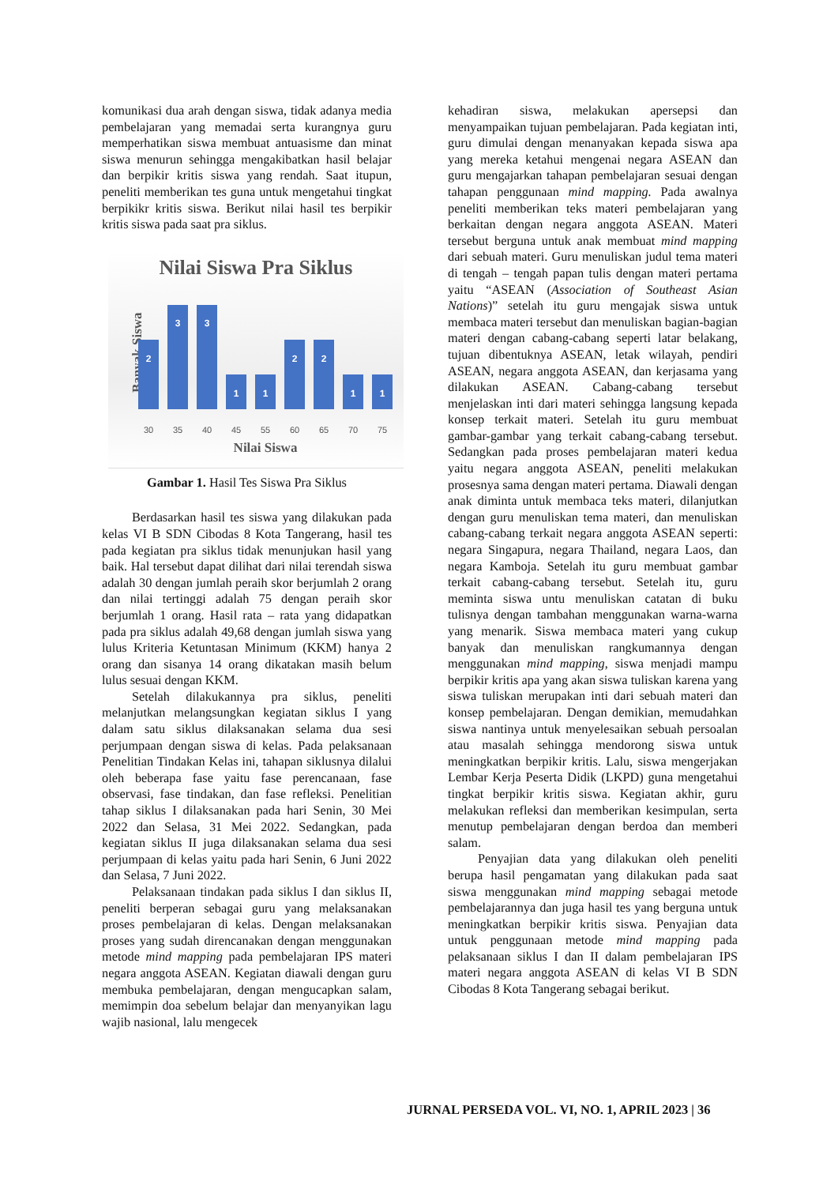komunikasi dua arah dengan siswa, tidak adanya media pembelajaran yang memadai serta kurangnya guru memperhatikan siswa membuat antuasisme dan minat siswa menurun sehingga mengakibatkan hasil belajar dan berpikir kritis siswa yang rendah. Saat itupun, peneliti memberikan tes guna untuk mengetahui tingkat berpikikr kritis siswa. Berikut nilai hasil tes berpikir kritis siswa pada saat pra siklus.
Nilai Siswa Pra Siklus
Banyak Siswa
2
3
3
1
1
2
2
1
1
30
35
40
45
55
60
65
70
75
Nilai Siswa
Gambar 1. Hasil Tes Siswa Pra Siklus
Berdasarkan hasil tes siswa yang dilakukan pada kelas VI B SDN Cibodas 8 Kota Tangerang, hasil tes pada kegiatan pra siklus tidak menunjukan hasil yang baik. Hal tersebut dapat dilihat dari nilai terendah siswa adalah 30 dengan jumlah peraih skor berjumlah 2 orang dan nilai tertinggi adalah 75 dengan peraih skor berjumlah 1 orang. Hasil rata – rata yang didapatkan pada pra siklus adalah 49,68 dengan jumlah siswa yang lulus Kriteria Ketuntasan Minimum (KKM) hanya 2 orang dan sisanya 14 orang dikatakan masih belum lulus sesuai dengan KKM.
Setelah dilakukannya pra siklus, peneliti melanjutkan melangsungkan kegiatan siklus I yang dalam satu siklus dilaksanakan selama dua sesi perjumpaan dengan siswa di kelas. Pada pelaksanaan Penelitian Tindakan Kelas ini, tahapan siklusnya dilalui oleh beberapa fase yaitu fase perencanaan, fase observasi, fase tindakan, dan fase refleksi. Penelitian tahap siklus I dilaksanakan pada hari Senin, 30 Mei 2022 dan Selasa, 31 Mei 2022. Sedangkan, pada kegiatan siklus II juga dilaksanakan selama dua sesi perjumpaan di kelas yaitu pada hari Senin, 6 Juni 2022 dan Selasa, 7 Juni 2022.
Pelaksanaan tindakan pada siklus I dan siklus II, peneliti berperan sebagai guru yang melaksanakan proses pembelajaran di kelas. Dengan melaksanakan proses yang sudah direncanakan dengan menggunakan metode mind mapping pada pembelajaran IPS materi negara anggota ASEAN. Kegiatan diawali dengan guru membuka pembelajaran, dengan mengucapkan salam, memimpin doa sebelum belajar dan menyanyikan lagu wajib nasional, lalu mengecek
kehadiran siswa, melakukan apersepsi dan menyampaikan tujuan pembelajaran. Pada kegiatan inti, guru dimulai dengan menanyakan kepada siswa apa yang mereka ketahui mengenai negara ASEAN dan guru mengajarkan tahapan pembelajaran sesuai dengan tahapan penggunaan mind mapping. Pada awalnya peneliti memberikan teks materi pembelajaran yang berkaitan dengan negara anggota ASEAN. Materi tersebut berguna untuk anak membuat mind mapping dari sebuah materi. Guru menuliskan judul tema materi di tengah – tengah papan tulis dengan materi pertama yaitu “ASEAN (Association of Southeast Asian Nations)” setelah itu guru mengajak siswa untuk membaca materi tersebut dan menuliskan bagian-bagian materi dengan cabang-cabang seperti latar belakang, tujuan dibentuknya ASEAN, letak wilayah, pendiri ASEAN, negara anggota ASEAN, dan kerjasama yang dilakukan ASEAN. Cabang-cabang tersebut menjelaskan inti dari materi sehingga langsung kepada konsep terkait materi. Setelah itu guru membuat gambar-gambar yang terkait cabang-cabang tersebut. Sedangkan pada proses pembelajaran materi kedua yaitu negara anggota ASEAN, peneliti melakukan prosesnya sama dengan materi pertama. Diawali dengan anak diminta untuk membaca teks materi, dilanjutkan dengan guru menuliskan tema materi, dan menuliskan cabang-cabang terkait negara anggota ASEAN seperti: negara Singapura, negara Thailand, negara Laos, dan negara Kamboja. Setelah itu guru membuat gambar terkait cabang-cabang tersebut. Setelah itu, guru meminta siswa untu menuliskan catatan di buku tulisnya dengan tambahan menggunakan warna-warna yang menarik. Siswa membaca materi yang cukup banyak dan menuliskan rangkumannya dengan menggunakan mind mapping, siswa menjadi mampu berpikir kritis apa yang akan siswa tuliskan karena yang siswa tuliskan merupakan inti dari sebuah materi dan konsep pembelajaran. Dengan demikian, memudahkan siswa nantinya untuk menyelesaikan sebuah persoalan atau masalah sehingga mendorong siswa untuk meningkatkan berpikir kritis. Lalu, siswa mengerjakan Lembar Kerja Peserta Didik (LKPD) guna mengetahui tingkat berpikir kritis siswa. Kegiatan akhir, guru melakukan refleksi dan memberikan kesimpulan, serta menutup pembelajaran dengan berdoa dan memberi salam.
Penyajian data yang dilakukan oleh peneliti berupa hasil pengamatan yang dilakukan pada saat siswa menggunakan mind mapping sebagai metode pembelajarannya dan juga hasil tes yang berguna untuk meningkatkan berpikir kritis siswa. Penyajian data untuk penggunaan metode mind mapping pada pelaksanaan siklus I dan II dalam pembelajaran IPS materi negara anggota ASEAN di kelas VI B SDN Cibodas 8 Kota Tangerang sebagai berikut.
JURNAL PERSEDA VOL. VI, NO. 1, APRIL 2023 | 36